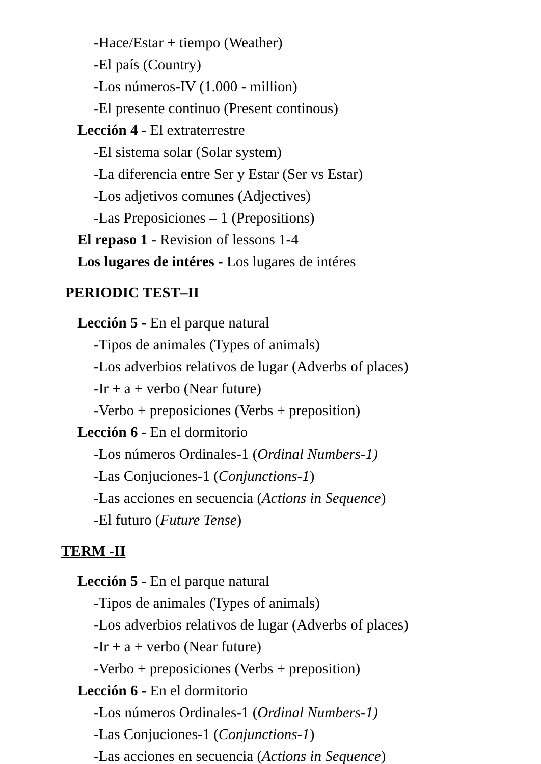-Hace/Estar + tiempo (Weather)
-El país (Country)
-Los números-IV (1.000 - million)
-El presente continuo (Present continous)
Lección 4 - El extraterrestre
-El sistema solar (Solar system)
-La diferencia entre Ser y Estar (Ser vs Estar)
-Los adjetivos comunes (Adjectives)
-Las Preposiciones – 1 (Prepositions)
El repaso 1 - Revision of lessons 1-4
Los lugares de intéres - Los lugares de intéres
PERIODIC TEST–II
Lección 5 - En el parque natural
-Tipos de animales (Types of animals)
-Los adverbios relativos de lugar (Adverbs of places)
-Ir + a + verbo (Near future)
-Verbo + preposiciones (Verbs + preposition)
Lección 6 - En el dormitorio
-Los números Ordinales-1 (Ordinal Numbers-1)
-Las Conjuciones-1 (Conjunctions-1)
-Las acciones en secuencia (Actions in Sequence)
-El futuro (Future Tense)
TERM -II
Lección 5 - En el parque natural
-Tipos de animales (Types of animals)
-Los adverbios relativos de lugar (Adverbs of places)
-Ir + a + verbo (Near future)
-Verbo + preposiciones (Verbs + preposition)
Lección 6 - En el dormitorio
-Los números Ordinales-1 (Ordinal Numbers-1)
-Las Conjuciones-1 (Conjunctions-1)
-Las acciones en secuencia (Actions in Sequence)